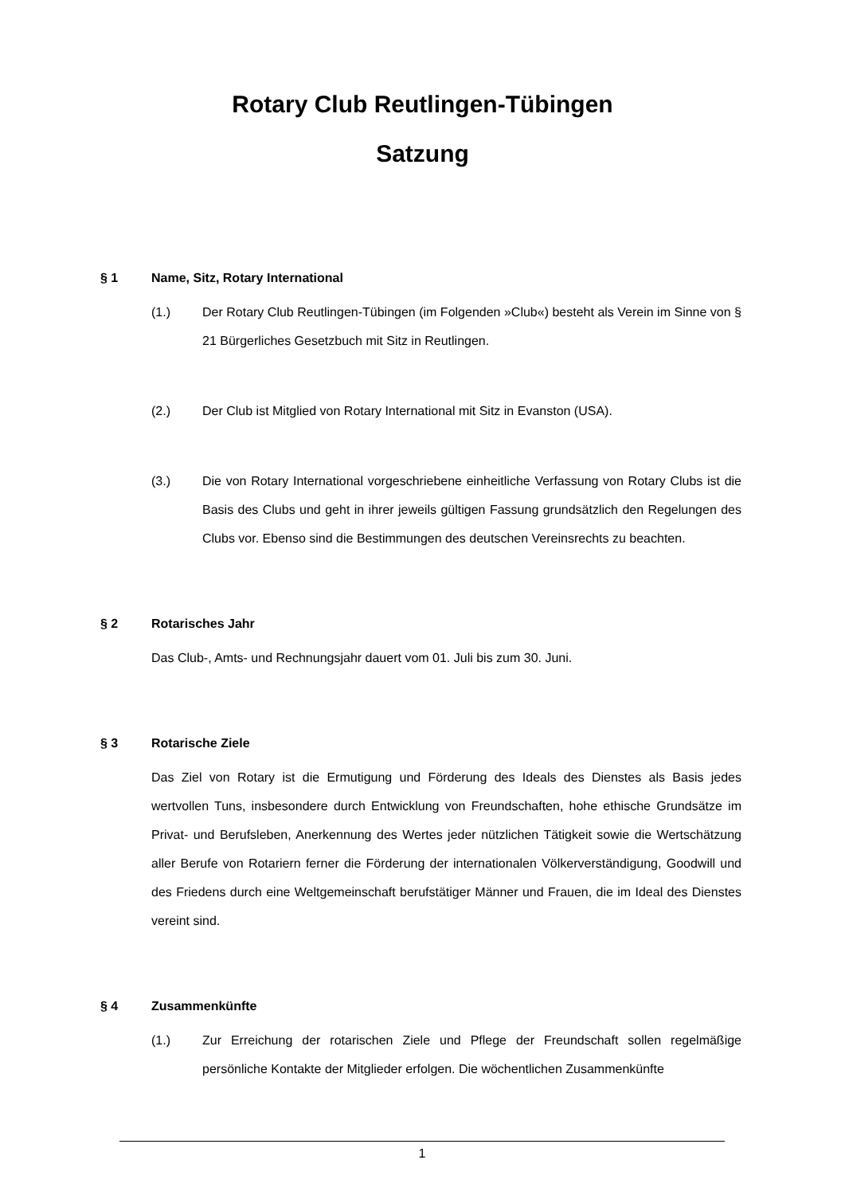Rotary Club Reutlingen-Tübingen
Satzung
§ 1 Name, Sitz, Rotary International
(1.) Der Rotary Club Reutlingen-Tübingen (im Folgenden »Club«) besteht als Verein im Sinne von § 21 Bürgerliches Gesetzbuch mit Sitz in Reutlingen.
(2.) Der Club ist Mitglied von Rotary International mit Sitz in Evanston (USA).
(3.) Die von Rotary International vorgeschriebene einheitliche Verfassung von Rotary Clubs ist die Basis des Clubs und geht in ihrer jeweils gültigen Fassung grundsätzlich den Regelungen des Clubs vor. Ebenso sind die Bestimmungen des deutschen Vereinsrechts zu beachten.
§ 2 Rotarisches Jahr
Das Club-, Amts- und Rechnungsjahr dauert vom 01. Juli bis zum 30. Juni.
§ 3 Rotarische Ziele
Das Ziel von Rotary ist die Ermutigung und Förderung des Ideals des Dienstes als Basis jedes wertvollen Tuns, insbesondere durch Entwicklung von Freundschaften, hohe ethische Grundsätze im Privat- und Berufsleben, Anerkennung des Wertes jeder nützlichen Tätigkeit sowie die Wertschätzung aller Berufe von Rotariern ferner die Förderung der internationalen Völkerverständigung, Goodwill und des Friedens durch eine Weltgemeinschaft berufstätiger Männer und Frauen, die im Ideal des Dienstes vereint sind.
§ 4 Zusammenkünfte
(1.) Zur Erreichung der rotarischen Ziele und Pflege der Freundschaft sollen regelmäßige persönliche Kontakte der Mitglieder erfolgen. Die wöchentlichen Zusammenkünfte
1